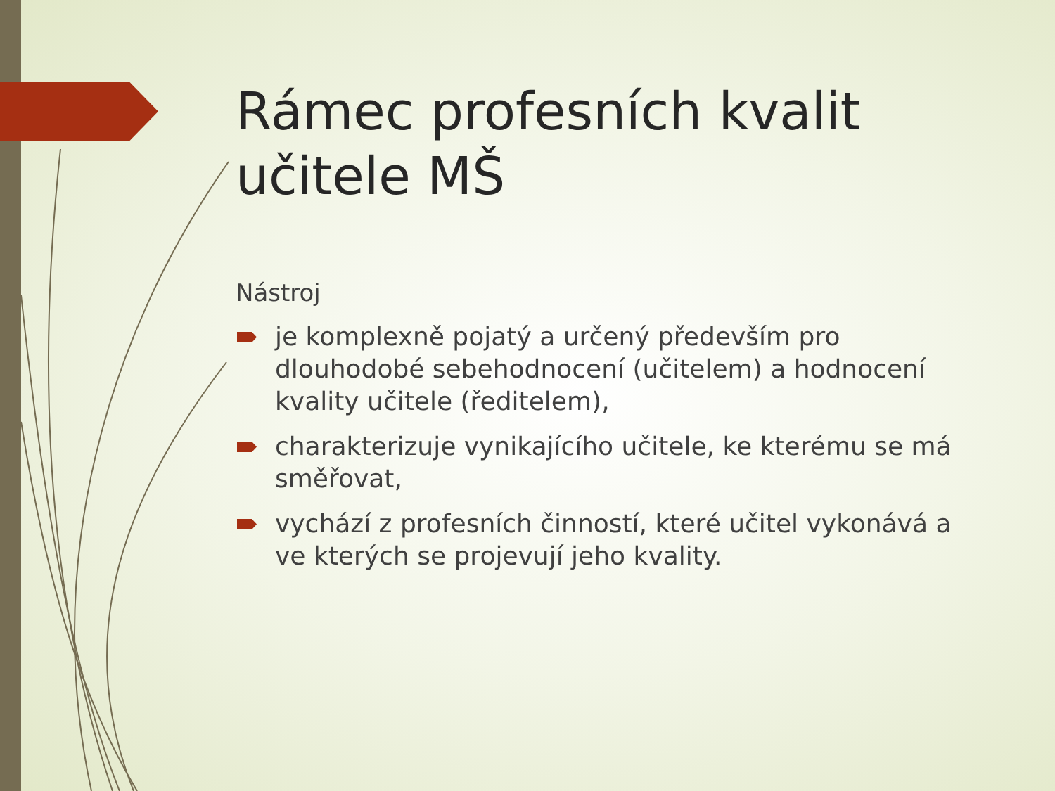Rámec profesních kvalit učitele MŠ
Nástroj
je komplexně pojatý a určený především pro dlouhodobé sebehodnocení (učitelem) a hodnocení kvality učitele (ředitelem),
charakterizuje vynikajícího učitele, ke kterému se má směřovat,
vychází z profesních činností, které učitel vykonává a ve kterých se projevují jeho kvality.